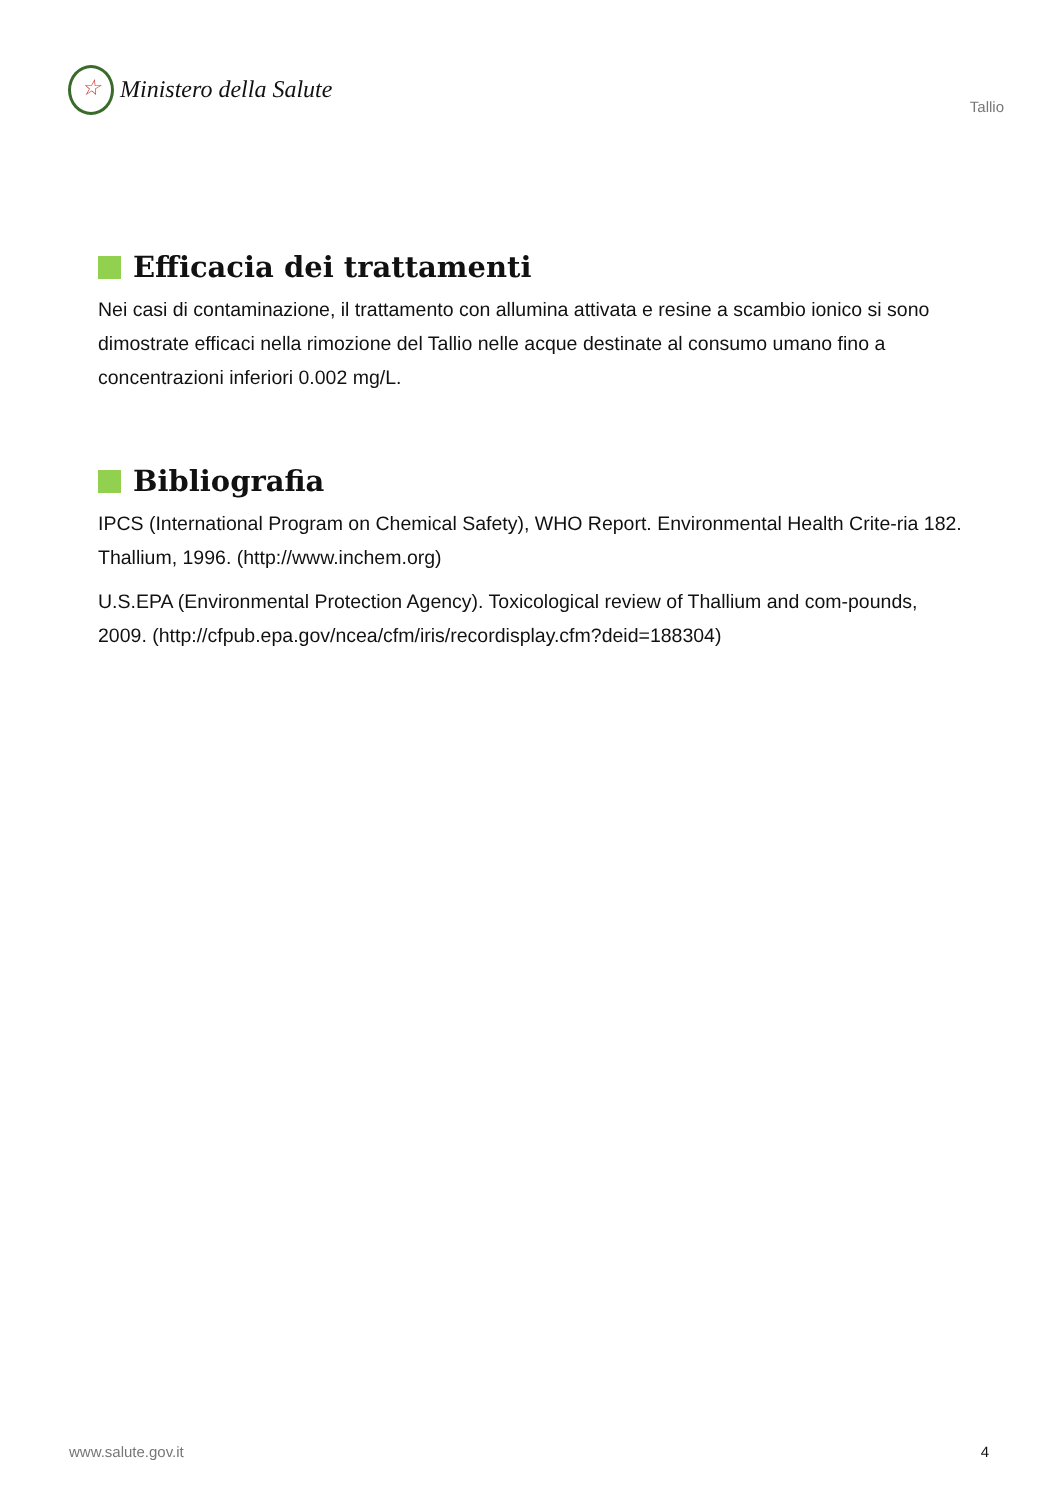☆
Ministero della Salute
Tallio
Efficacia dei trattamenti
Nei casi di contaminazione, il trattamento con allumina attivata e resine a scambio ionico si sono dimostrate efficaci nella rimozione del Tallio nelle acque destinate al consumo umano fino a concentrazioni inferiori 0.002 mg/L.
Bibliografia
IPCS (International Program on Chemical Safety), WHO Report. Environmental Health Crite-ria 182. Thallium, 1996. (http://www.inchem.org)
U.S.EPA (Environmental Protection Agency). Toxicological review of Thallium and com-pounds, 2009. (http://cfpub.epa.gov/ncea/cfm/iris/recordisplay.cfm?deid=188304)
www.salute.gov.it 4